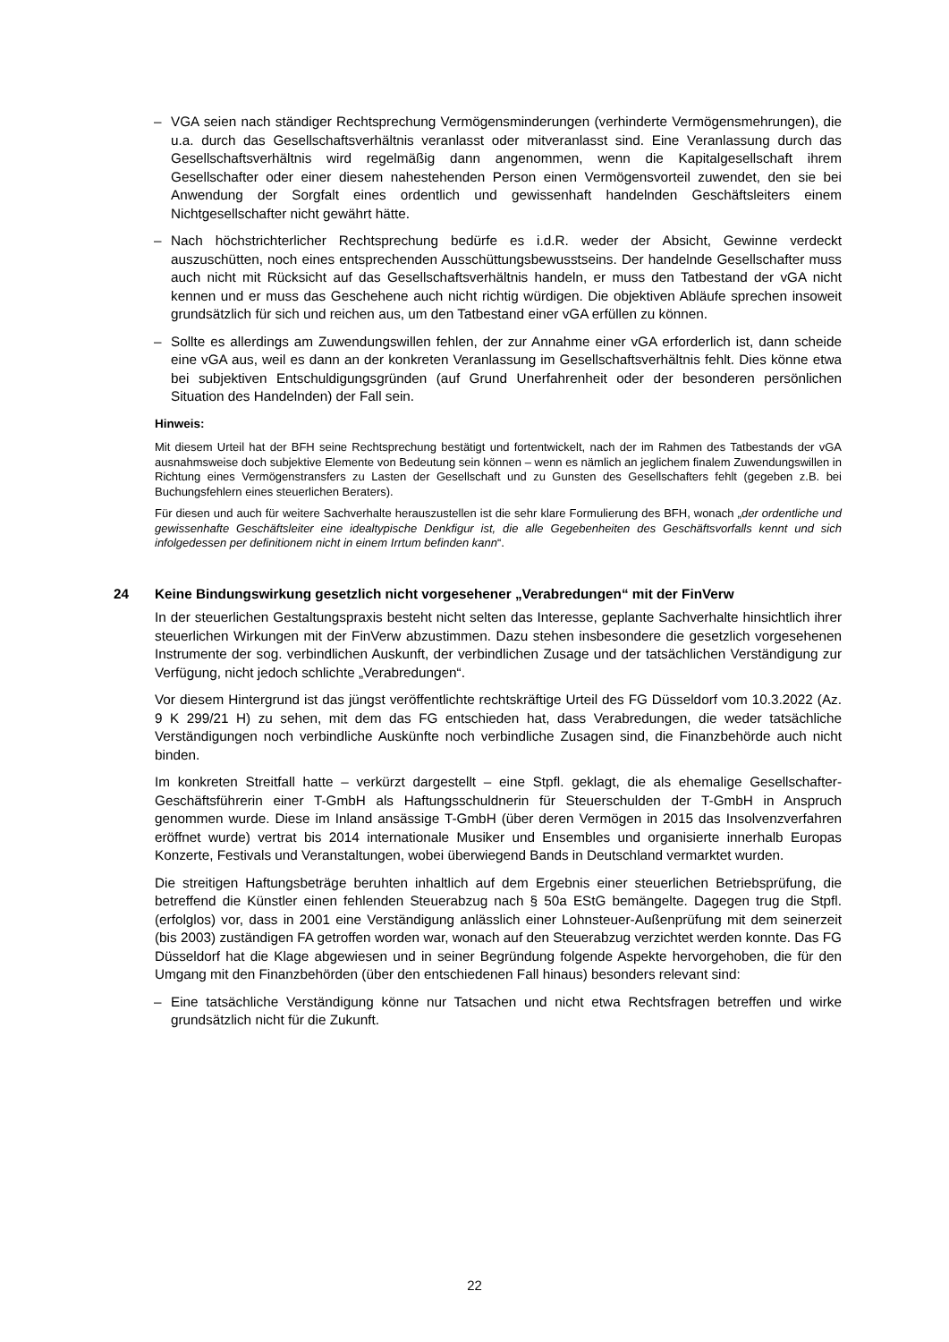– VGA seien nach ständiger Rechtsprechung Vermögensminderungen (verhinderte Vermögensmehrungen), die u.a. durch das Gesellschaftsverhältnis veranlasst oder mitveranlasst sind. Eine Veranlassung durch das Gesellschaftsverhältnis wird regelmäßig dann angenommen, wenn die Kapitalgesellschaft ihrem Gesellschafter oder einer diesem nahestehenden Person einen Vermögensvorteil zuwendet, den sie bei Anwendung der Sorgfalt eines ordentlich und gewissenhaft handelnden Geschäftsleiters einem Nichtgesellschafter nicht gewährt hätte.
– Nach höchstrichterlicher Rechtsprechung bedürfe es i.d.R. weder der Absicht, Gewinne verdeckt auszuschütten, noch eines entsprechenden Ausschüttungsbewusstseins. Der handelnde Gesellschafter muss auch nicht mit Rücksicht auf das Gesellschaftsverhältnis handeln, er muss den Tatbestand der vGA nicht kennen und er muss das Geschehene auch nicht richtig würdigen. Die objektiven Abläufe sprechen insoweit grundsätzlich für sich und reichen aus, um den Tatbestand einer vGA erfüllen zu können.
– Sollte es allerdings am Zuwendungswillen fehlen, der zur Annahme einer vGA erforderlich ist, dann scheide eine vGA aus, weil es dann an der konkreten Veranlassung im Gesellschaftsverhältnis fehlt. Dies könne etwa bei subjektiven Entschuldigungsgründen (auf Grund Unerfahrenheit oder der besonderen persönlichen Situation des Handelnden) der Fall sein.
Hinweis:
Mit diesem Urteil hat der BFH seine Rechtsprechung bestätigt und fortentwickelt, nach der im Rahmen des Tatbestands der vGA ausnahmsweise doch subjektive Elemente von Bedeutung sein können – wenn es nämlich an jeglichem finalem Zuwendungswillen in Richtung eines Vermögenstransfers zu Lasten der Gesellschaft und zu Gunsten des Gesellschafters fehlt (gegeben z.B. bei Buchungsfehlern eines steuerlichen Beraters).
Für diesen und auch für weitere Sachverhalte herauszustellen ist die sehr klare Formulierung des BFH, wonach „der ordentliche und gewissenhafte Geschäftsleiter eine idealtypische Denkfigur ist, die alle Gegebenheiten des Geschäftsvorfalls kennt und sich infolgedessen per definitionem nicht in einem Irrtum befinden kann“.
24 Keine Bindungswirkung gesetzlich nicht vorgesehener „Verabredungen“ mit der FinVerw
In der steuerlichen Gestaltungspraxis besteht nicht selten das Interesse, geplante Sachverhalte hinsichtlich ihrer steuerlichen Wirkungen mit der FinVerw abzustimmen. Dazu stehen insbesondere die gesetzlich vorgesehenen Instrumente der sog. verbindlichen Auskunft, der verbindlichen Zusage und der tatsächlichen Verständigung zur Verfügung, nicht jedoch schlichte „Verabredungen“.
Vor diesem Hintergrund ist das jüngst veröffentlichte rechtskräftige Urteil des FG Düsseldorf vom 10.3.2022 (Az. 9 K 299/21 H) zu sehen, mit dem das FG entschieden hat, dass Verabredungen, die weder tatsächliche Verständigungen noch verbindliche Auskünfte noch verbindliche Zusagen sind, die Finanzbehörde auch nicht binden.
Im konkreten Streitfall hatte – verkürzt dargestellt – eine Stpfl. geklagt, die als ehemalige Gesellschafter-Geschäftsführerin einer T-GmbH als Haftungsschuldnerin für Steuerschulden der T-GmbH in Anspruch genommen wurde. Diese im Inland ansässige T-GmbH (über deren Vermögen in 2015 das Insolvenzverfahren eröffnet wurde) vertrat bis 2014 internationale Musiker und Ensembles und organisierte innerhalb Europas Konzerte, Festivals und Veranstaltungen, wobei überwiegend Bands in Deutschland vermarktet wurden.
Die streitigen Haftungsbeträge beruhten inhaltlich auf dem Ergebnis einer steuerlichen Betriebsprüfung, die betreffend die Künstler einen fehlenden Steuerabzug nach § 50a EStG bemängelte. Dagegen trug die Stpfl. (erfolglos) vor, dass in 2001 eine Verständigung anlässlich einer Lohnsteuer-Außenprüfung mit dem seinerzeit (bis 2003) zuständigen FA getroffen worden war, wonach auf den Steuerabzug verzichtet werden konnte. Das FG Düsseldorf hat die Klage abgewiesen und in seiner Begründung folgende Aspekte hervorgehoben, die für den Umgang mit den Finanzbehörden (über den entschiedenen Fall hinaus) besonders relevant sind:
– Eine tatsächliche Verständigung könne nur Tatsachen und nicht etwa Rechtsfragen betreffen und wirke grundsätzlich nicht für die Zukunft.
22